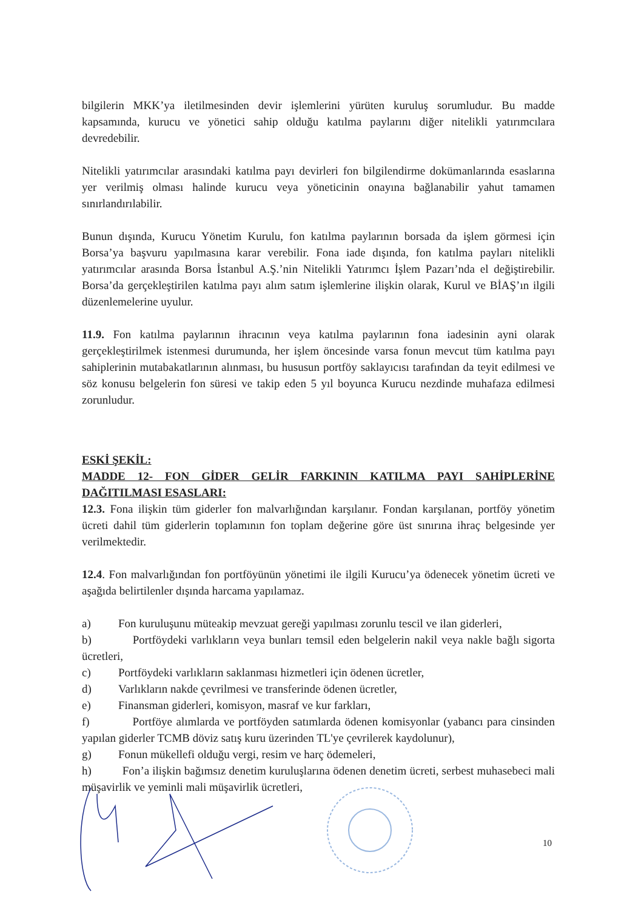bilgilerin MKK’ya iletilmesinden devir işlemlerini yürüten kuruluş sorumludur. Bu madde kapsamında, kurucu ve yönetici sahip olduğu katılma paylarını diğer nitelikli yatırımcılara devredebilir.
Nitelikli yatırımcılar arasındaki katılma payı devirleri fon bilgilendirme dokümanlarında esaslarına yer verilmiş olması halinde kurucu veya yöneticinin onayına bağlanabilir yahut tamamen sınırlandırılabilir.
Bunun dışında, Kurucu Yönetim Kurulu, fon katılma paylarının borsada da işlem görmesi için Borsa’ya başvuru yapılmasına karar verebilir. Fona iade dışında, fon katılma payları nitelikli yatırımcılar arasında Borsa İstanbul A.Ş.’nin Nitelikli Yatırımcı İşlem Pazarı’nda el değiştirebilir. Borsa’da gerçekleştirilen katılma payı alım satım işlemlerine ilişkin olarak, Kurul ve BİAŞ’ın ilgili düzenlemelerine uyulur.
11.9. Fon katılma paylarının ihracının veya katılma paylarının fona iadesinin ayni olarak gerçekleştirilmek istenmesi durumunda, her işlem öncesinde varsa fonun mevcut tüm katılma payı sahiplerinin mutabakatlarının alınması, bu hususun portföy saklayıcısı tarafından da teyit edilmesi ve söz konusu belgelerin fon süresi ve takip eden 5 yıl boyunca Kurucu nezdinde muhafaza edilmesi zorunludur.
ESKİ ŞEKİL:
MADDE 12- FON GİDER GELİR FARKININ KATILMA PAYI SAHİPLERİNE DAĞITILMASI ESASLARI:
12.3. Fona ilişkin tüm giderler fon malvarlığından karşılanır. Fondan karşılanan, portföy yönetim ücreti dahil tüm giderlerin toplamının fon toplam değerine göre üst sınırına ihraç belgesinde yer verilmektedir.
12.4. Fon malvarlığından fon portföyünün yönetimi ile ilgili Kurucu’ya ödenecek yönetim ücreti ve aşağıda belirtilenler dışında harcama yapılamaz.
a) Fon kuruluşunu müteakip mevzuat gereği yapılması zorunlu tescil ve ilan giderleri,
b) Portföydeki varlıkların veya bunları temsil eden belgelerin nakil veya nakle bağlı sigorta ücretleri,
c) Portföydeki varlıkların saklanması hizmetleri için ödenen ücretler,
d) Varlıkların nakde çevrilmesi ve transferinde ödenen ücretler,
e) Finansman giderleri, komisyon, masraf ve kur farkları,
f) Portföye alımlarda ve portföyden satımlarda ödenen komisyonlar (yabancı para cinsinden yapılan giderler TCMB döviz satış kuru üzerinden TL'ye çevrilerek kaydolunur),
g) Fonun mükellefi olduğu vergi, resim ve harç ödemeleri,
h) Fon’a ilişkin bağımsız denetim kuruluşlarına ödenen denetim ücreti, serbest muhasebeci mali müşavirlik ve yeminli mali müşavirlik ücretleri,
10